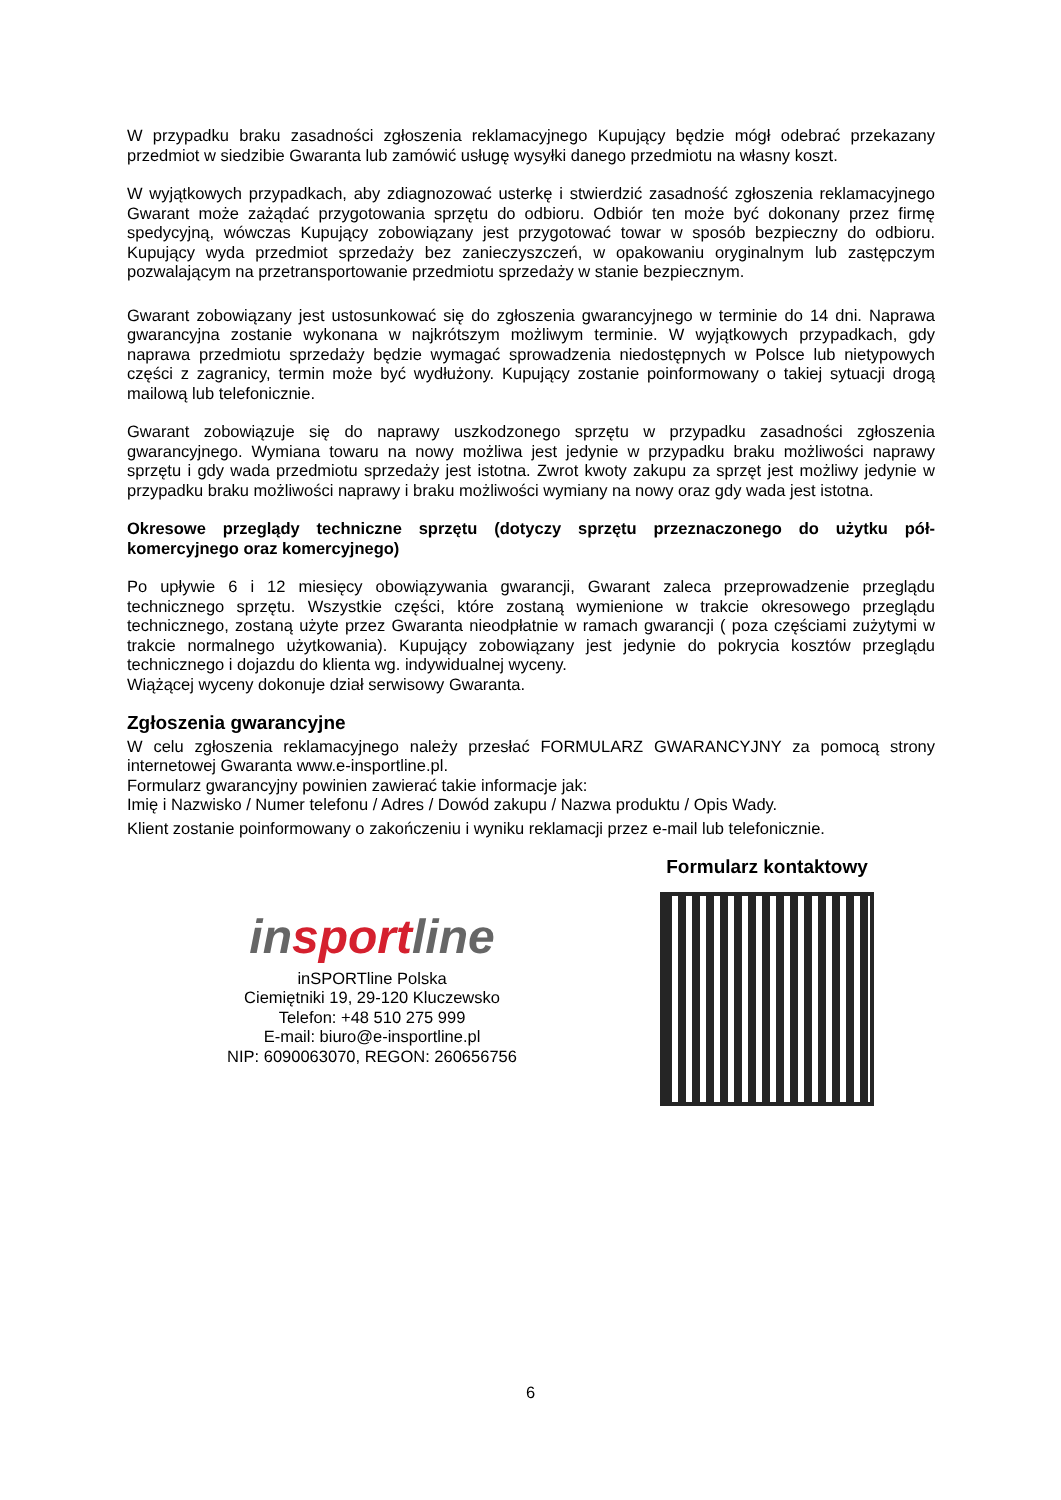W przypadku braku zasadności zgłoszenia reklamacyjnego Kupujący będzie mógł odebrać przekazany przedmiot w siedzibie Gwaranta lub zamówić usługę wysyłki danego przedmiotu na własny koszt.
W wyjątkowych przypadkach, aby zdiagnozować usterkę i stwierdzić zasadność zgłoszenia reklamacyjnego Gwarant może zażądać przygotowania sprzętu do odbioru. Odbiór ten może być dokonany przez firmę spedycyjną, wówczas Kupujący zobowiązany jest przygotować towar w sposób bezpieczny do odbioru. Kupujący wyda przedmiot sprzedaży bez zanieczyszczeń, w opakowaniu oryginalnym lub zastępczym pozwalającym na przetransportowanie przedmiotu sprzedaży w stanie bezpiecznym.
Gwarant zobowiązany jest ustosunkować się do zgłoszenia gwarancyjnego w terminie do 14 dni. Naprawa gwarancyjna zostanie wykonana w najkrótszym możliwym terminie. W wyjątkowych przypadkach, gdy naprawa przedmiotu sprzedaży będzie wymagać sprowadzenia niedostępnych w Polsce lub nietypowych części z zagranicy, termin może być wydłużony. Kupujący zostanie poinformowany o takiej sytuacji drogą mailową lub telefonicznie.
Gwarant zobowiązuje się do naprawy uszkodzonego sprzętu w przypadku zasadności zgłoszenia gwarancyjnego. Wymiana towaru na nowy możliwa jest jedynie w przypadku braku możliwości naprawy sprzętu i gdy wada przedmiotu sprzedaży jest istotna. Zwrot kwoty zakupu za sprzęt jest możliwy jedynie w przypadku braku możliwości naprawy i braku możliwości wymiany na nowy oraz gdy wada jest istotna.
Okresowe przeglądy techniczne sprzętu (dotyczy sprzętu przeznaczonego do użytku pół-komercyjnego oraz komercyjnego)
Po upływie 6 i 12 miesięcy obowiązywania gwarancji, Gwarant zaleca przeprowadzenie przeglądu technicznego sprzętu. Wszystkie części, które zostaną wymienione w trakcie okresowego przeglądu technicznego, zostaną użyte przez Gwaranta nieodpłatnie w ramach gwarancji ( poza częściami zużytymi w trakcie normalnego użytkowania). Kupujący zobowiązany jest jedynie do pokrycia kosztów przeglądu technicznego i dojazdu do klienta wg. indywidualnej wyceny.
Wiążącej wyceny dokonuje dział serwisowy Gwaranta.
Zgłoszenia gwarancyjne
W celu zgłoszenia reklamacyjnego należy przesłać FORMULARZ GWARANCYJNY za pomocą strony internetowej Gwaranta www.e-insportline.pl.
Formularz gwarancyjny powinien zawierać takie informacje jak:
Imię i Nazwisko / Numer telefonu / Adres / Dowód zakupu / Nazwa produktu / Opis Wady.
Klient zostanie poinformowany o zakończeniu i wyniku reklamacji przez e-mail lub telefonicznie.
insportline
inSPORTline Polska
Ciemiętniki 19, 29-120 Kluczewsko
Telefon: +48 510 275 999
E-mail: biuro@e-insportline.pl
NIP: 6090063070, REGON: 260656756
Formularz kontaktowy
6